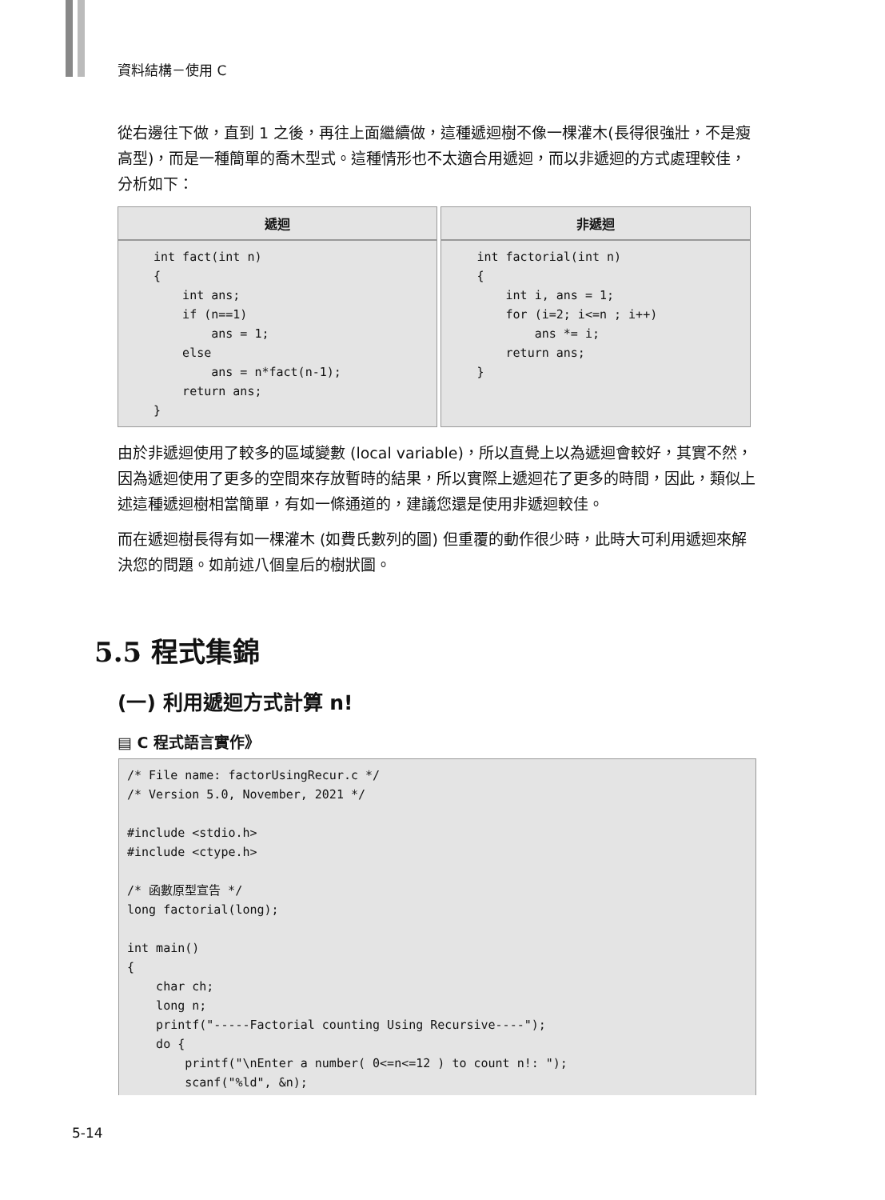資料結構－使用 C
從右邊往下做，直到 1 之後，再往上面繼續做，這種遞迴樹不像一棵灌木(長得很強壯，不是瘦高型)，而是一種簡單的喬木型式。這種情形也不太適合用遞迴，而以非遞迴的方式處理較佳，分析如下：
| 遞迴 | 非遞迴 |
| --- | --- |
| int fact(int n) { int ans; if (n==1) ans = 1; else ans = n*fact(n-1); return ans; } | int factorial(int n) { int i, ans = 1; for (i=2; i<=n ; i++) ans *= i; return ans; } |
由於非遞迴使用了較多的區域變數 (local variable)，所以直覺上以為遞迴會較好，其實不然，因為遞迴使用了更多的空間來存放暫時的結果，所以實際上遞迴花了更多的時間，因此，類似上述這種遞迴樹相當簡單，有如一條通道的，建議您還是使用非遞迴較佳。
而在遞迴樹長得有如一棵灌木 (如費氏數列的圖) 但重覆的動作很少時，此時大可利用遞迴來解決您的問題。如前述八個皇后的樹狀圖。
5.5 程式集錦
(一) 利用遞迴方式計算 n!
▤ C 程式語言實作》
/* File name: factorUsingRecur.c */
/* Version 5.0, November, 2021 */

#include <stdio.h>
#include <ctype.h>

/* 函數原型宣告 */
long factorial(long);

int main()
{
    char ch;
    long n;
    printf("-----Factorial counting Using Recursive----");
    do {
        printf("\nEnter a number( 0<=n<=12 ) to count n!: ");
        scanf("%ld", &n);
5-14